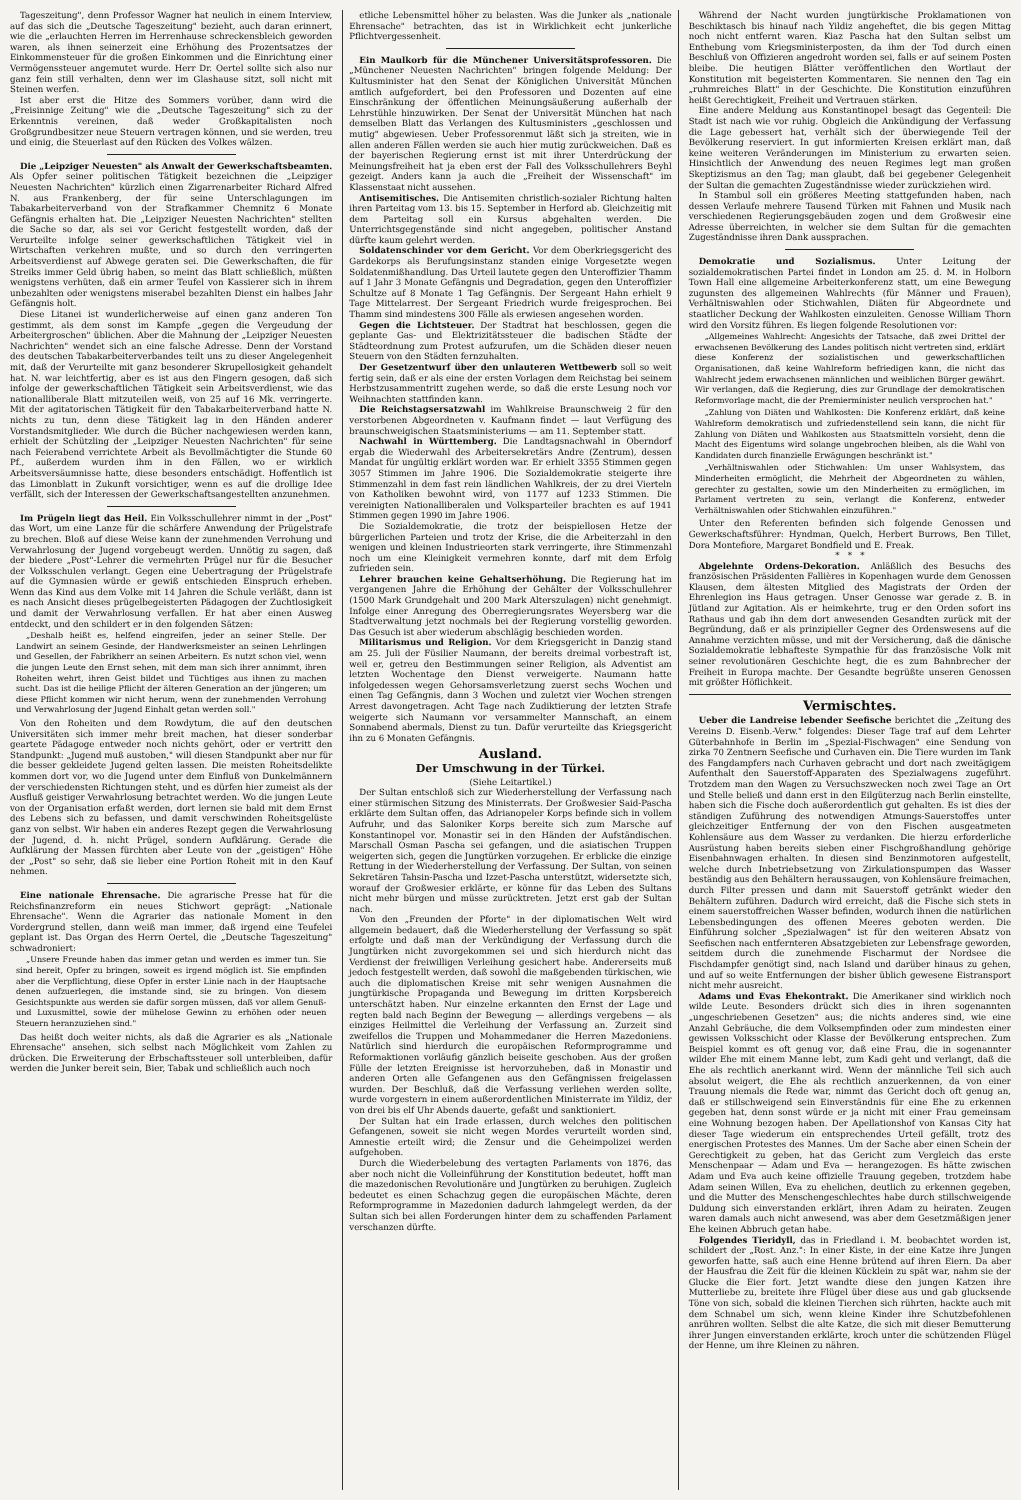Tageszeitung", denn Professor Wagner hat neulich in einem Interview, auf das sich die „Deutsche Tageszeitung" bezieht, auch daran erinnert, wie die „erlauchten Herren im Herrenhause schreckensbleich geworden waren, als ihnen seinerzeit eine Erhöhung des Prozentsatzes der Einkommensteuer für die großen Einkommen und die Einrichtung einer Vermögenssteuer angemutet wurde. Herr Dr. Oertel sollte sich also nur ganz fein still verhalten, denn wer im Glashause sitzt, soll nicht mit Steinen werfen.
Ist aber erst die Hitze des Sommers vorüber, dann wird die „Freisinnige Zeitung" wie die „Deutsche Tageszeitung" sich zu der Erkenntnis vereinen, daß weder Großkapitalisten noch Großgrundbesitzer neue Steuern vertragen können, und sie werden, treu und einig, die Steuerlast auf den Rücken des Volkes wälzen.
Die „Leipziger Neuesten" als Anwalt der Gewerkschaftsbeamten. Als Opfer seiner politischen Tätigkeit bezeichnen die „Leipziger Neuesten Nachrichten" kürzlich einen Zigarrenarbeiter Richard Alfred N. aus Frankenberg, der für seine Unterschlagungen im Tabakarbeiterverband von der Strafkammer Chemnitz 6 Monate Gefängnis erhalten hat. Die „Leipziger Neuesten Nachrichten" stellten die Sache so dar, als sei vor Gericht festgestellt worden, daß der Verurteilte infolge seiner gewerkschaftlichen Tätigkeit viel in Wirtschaften verkehren mußte, und so durch den verringerten Arbeitsverdienst auf Abwege geraten sei. Die Gewerkschaften, die für Streiks immer Geld übrig haben, so meint das Blatt schließlich, müßten wenigstens verhüten, daß ein armer Teufel von Kassierer sich in ihrem unbezahlten oder wenigstens miserabel bezahlten Dienst ein halbes Jahr Gefängnis holt.
Diese Litanei ist wunderlicherweise auf einen ganz anderen Ton gestimmt, als dem sonst im Kampfe „gegen die Vergeudung der Arbeitergroschen" üblichen. Aber die Mahnung der „Leipziger Neuesten Nachrichten" wendet sich an eine falsche Adresse. Denn der Vorstand des deutschen Tabakarbeiterverbandes teilt uns zu dieser Angelegenheit mit, daß der Verurteilte mit ganz besonderer Skrupellosigkeit gehandelt hat. N. war leichtfertig, aber es ist aus den Fingern gesogen, daß sich infolge der gewerkschaftlichen Tätigkeit sein Arbeitsverdienst, wie das nationalliberale Blatt mitzuteilen weiß, von 25 auf 16 Mk. verringerte. Mit der agitatorischen Tätigkeit für den Tabakarbeiterverband hatte N. nichts zu tun, denn diese Tätigkeit lag in den Händen anderer Vorstandsmitglieder. Wie durch die Bücher nachgewiesen werden kann, erhielt der Schützling der „Leipziger Neuesten Nachrichten" für seine nach Feierabend verrichtete Arbeit als Bevollmächtigter die Stunde 60 Pf., außerdem wurden ihm in den Fällen, wo er wirklich Arbeitsversäumnisse hatte, diese besonders entschädigt. Hoffentlich ist das Limonblatt in Zukunft vorsichtiger, wenn es auf die drollige Idee verfällt, sich der Interessen der Gewerkschaftsangestellten anzunehmen.
Im Prügeln liegt das Heil. Ein Volksschullehrer nimmt in der „Post" das Wort, um eine Lanze für die schärfere Anwendung der Prügelstrafe zu brechen. Bloß auf diese Weise kann der zunehmenden Verrohung und Verwahrlosung der Jugend vorgebeugt werden. Unnötig zu sagen, daß der biedere „Post"-Lehrer die vermehrten Prügel nur für die Besucher der Volksschulen verlangt. Gegen eine Uebertragung der Prügelstrafe auf die Gymnasien würde er gewiß entschieden Einspruch erheben. Wenn das Kind aus dem Volke mit 14 Jahren die Schule verläßt, dann ist es nach Ansicht dieses prügelbegeisterten Pädagogen der Zuchtlosigkeit und damit der Verwahrlosung verfallen. Er hat aber einen Ausweg entdeckt, und den schildert er in den folgenden Sätzen:
„Deshalb heißt es, helfend eingreifen, jeder an seiner Stelle. Der Landwirt an seinem Gesinde, der Handwerksmeister an seinen Lehrlingen und Gesellen, der Fabrikherr an seinen Arbeitern. Es nutzt schon viel, wenn die jungen Leute den Ernst sehen, mit dem man sich ihrer annimmt, ihren Roheiten wehrt, ihren Geist bildet und Tüchtiges aus ihnen zu machen sucht. Das ist die heilige Pflicht der älteren Generation an der jüngeren; um diese Pflicht kommen wir nicht herum, wenn der zunehmenden Verrohung und Verwahrlosung der Jugend Einhalt getan werden soll."
Von den Roheiten und dem Rowdytum, die auf den deutschen Universitäten sich immer mehr breit machen, hat dieser sonderbar geartete Pädagoge entweder noch nichts gehört, oder er vertritt den Standpunkt: „Jugend muß austoben," will diesen Standpunkt aber nur für die besser gekleidete Jugend gelten lassen. Die meisten Roheitsdelikte kommen dort vor, wo die Jugend unter dem Einfluß von Dunkelmännern der verschiedensten Richtungen steht, und es dürfen hier zumeist als der Ausfluß geistiger Verwahrlosung betrachtet werden. Wo die jungen Leute von der Organisation erfaßt werden, dort lernen sie bald mit dem Ernst des Lebens sich zu befassen, und damit verschwinden Roheitsgelüste ganz von selbst. Wir haben ein anderes Rezept gegen die Verwahrlosung der Jugend, d. h. nicht Prügel, sondern Aufklärung. Gerade die Aufklärung der Massen fürchten aber Leute von der „geistigen" Höhe der „Post" so sehr, daß sie lieber eine Portion Roheit mit in den Kauf nehmen.
Eine nationale Ehrensache. Die agrarische Presse hat für die Reichsfinanzreform ein neues Stichwort geprägt: „Nationale Ehrensache". Wenn die Agrarier das nationale Moment in den Vordergrund stellen, dann weiß man immer, daß irgend eine Teufelei geplant ist. Das Organ des Herrn Oertel, die „Deutsche Tageszeitung" schwadroniert:
„Unsere Freunde haben das immer getan und werden es immer tun. Sie sind bereit, Opfer zu bringen, soweit es irgend möglich ist. Sie empfinden aber die Verpflichtung, diese Opfer in erster Linie nach in der Hauptsache denen aufzuerlegen, die imstande sind, sie zu bringen. Von diesem Gesichtspunkte aus werden sie dafür sorgen müssen, daß vor allem Genuß- und Luxusmittel, sowie der mühelose Gewinn zu erhöhen oder neuen Steuern heranzuziehen sind."
Das heißt doch weiter nichts, als daß die Agrarier es als „Nationale Ehrensache" ansehen, sich selbst nach Möglichkeit vom Zahlen zu drücken. Die Erweiterung der Erbschaftssteuer soll unterbleiben, dafür werden die Junker bereit sein, Bier, Tabak und schließlich auch noch
etliche Lebensmittel höher zu belasten. Was die Junker als „nationale Ehrensache" betrachten, das ist in Wirklichkeit echt junkerliche Pflichtvergessenheit.
Ein Maulkorb für die Münchener Universitätsprofessoren. Die „Münchener Neuesten Nachrichten" bringen folgende Meldung: Der Kultusminister hat den Senat der Königlichen Universität München amtlich aufgefordert, bei den Professoren und Dozenten auf eine Einschränkung der öffentlichen Meinungsäußerung außerhalb der Lehrstühle hinzuwirken. Der Senat der Universität München hat nach demselben Blatt das Verlangen des Kultusministers „geschlossen und mutig" abgewiesen. Ueber Professorenmut läßt sich ja streiten, wie in allen anderen Fällen werden sie auch hier mutig zurückweichen. Daß es der bayerischen Regierung ernst ist mit ihrer Unterdrückung der Meinungsfreiheit hat ja eben erst der Fall des Volksschullehrers Beyhl gezeigt. Anders kann ja auch die „Freiheit der Wissenschaft" im Klassenstaat nicht aussehen.
Antisemitisches. Die Antisemiten christlich-sozialer Richtung halten ihren Parteitag vom 13. bis 15. September in Herford ab. Gleichzeitig mit dem Parteitag soll ein Kursus abgehalten werden. Die Unterrichtsgegenstände sind nicht angegeben, politischer Anstand dürfte kaum gelehrt werden.
Soldatenschinder vor dem Gericht. Vor dem Oberkriegsgericht des Gardekorps als Berufungsinstanz standen einige Vorgesetzte wegen Soldatenmißhandlung. Das Urteil lautete gegen den Unteroffizier Thamm auf 1 Jahr 3 Monate Gefängnis und Degradation, gegen den Unteroffizier Schultze auf 8 Monate 1 Tag Gefängnis. Der Sergeant Hahn erhielt 9 Tage Mittelarrest. Der Sergeant Friedrich wurde freigesprochen. Bei Thamm sind mindestens 300 Fälle als erwiesen angesehen worden.
Gegen die Lichtsteuer. Der Stadtrat hat beschlossen, gegen die geplante Gas- und Elektrizitätssteuer die badischen Städte der Städteordnung zum Protest aufzurufen, um die Schäden dieser neuen Steuern von den Städten fernzuhalten.
Der Gesetzentwurf über den unlauteren Wettbewerb soll so weit fertig sein, daß er als eine der ersten Vorlagen dem Reichstag bei seinem Herbstzusammentritt zugehen werde, so daß die erste Lesung noch vor Weihnachten stattfinden kann.
Die Reichstagsersatzwahl im Wahlkreise Braunschweig 2 für den verstorbenen Abgeordneten v. Kaufmann findet — laut Verfügung des braunschweigischen Staatsministeriums — am 11. September statt.
Nachwahl in Württemberg. Die Landtagsnachwahl in Oberndorf ergab die Wiederwahl des Arbeitersekretärs Andre (Zentrum), dessen Mandat für ungültig erklärt worden war. Er erhielt 3355 Stimmen gegen 3057 Stimmen im Jahre 1906. Die Sozialdemokratie steigerte ihre Stimmenzahl in dem fast rein ländlichen Wahlkreis, der zu drei Vierteln von Katholiken bewohnt wird, von 1177 auf 1233 Stimmen. Die vereinigten Nationalliberalen und Volksparteiler brachten es auf 1941 Stimmen gegen 1990 im Jahre 1906.
Die Sozialdemokratie, die trotz der beispiellosen Hetze der bürgerlichen Parteien und trotz der Krise, die die Arbeiterzahl in den wenigen und kleinen Industrieorten stark verringerte, ihre Stimmenzahl noch um eine Kleinigkeit vermehren konnte, darf mit dem Erfolg zufrieden sein.
Lehrer brauchen keine Gehaltserhöhung. Die Regierung hat im vergangenen Jahre die Erhöhung der Gehälter der Volksschullehrer (1500 Mark Grundgehalt und 200 Mark Alterszulagen) nicht genehmigt. Infolge einer Anregung des Oberregierungsrates Weyersberg war die Stadtverwaltung jetzt nochmals bei der Regierung vorstellig geworden. Das Gesuch ist aber wiederum abschlägig beschieden worden.
Militarismus und Religion. Vor dem Kriegsgericht in Danzig stand am 25. Juli der Füsilier Naumann, der bereits dreimal vorbestraft ist, weil er, getreu den Bestimmungen seiner Religion, als Adventist am letzten Wochentage den Dienst verweigerte. Naumann hatte infolgedessen wegen Gehorsamsverletzung zuerst sechs Wochen und einen Tag Gefängnis, dann 3 Wochen und zuletzt vier Wochen strengen Arrest davongetragen. Acht Tage nach Zudiktierung der letzten Strafe weigerte sich Naumann vor versammelter Mannschaft, an einem Sonnabend abermals, Dienst zu tun. Dafür verurteilte das Kriegsgericht ihn zu 6 Monaten Gefängnis.
Ausland.
Der Umschwung in der Türkei.
(Siehe Leitartikel.)
Der Sultan entschloß sich zur Wiederherstellung der Verfassung nach einer stürmischen Sitzung des Ministerrats. Der Großwesier Said-Pascha erklärte dem Sultan offen, das Adrianopeler Korps befinde sich in vollem Aufruhr, und das Saloniker Korps bereite sich zum Marsche auf Konstantinopel vor. Monastir sei in den Händen der Aufständischen. Marschall Osman Pascha sei gefangen, und die asiatischen Truppen weigerten sich, gegen die Jungtürken vorzugehen. Er erblicke die einzige Rettung in der Wiederherstellung der Verfassung. Der Sultan, von seinen Sekretären Tahsin-Pascha und Izzet-Pascha unterstützt, widersetzte sich, worauf der Großwesier erklärte, er könne für das Leben des Sultans nicht mehr bürgen und müsse zurücktreten. Jetzt erst gab der Sultan nach.
Von den „Freunden der Pforte" in der diplomatischen Welt wird allgemein bedauert, daß die Wiederherstellung der Verfassung so spät erfolgte und daß man der Verkündigung der Verfassung durch die Jungtürken nicht zuvorgekommen sei und sich hierdurch nicht das Verdienst der freiwilligen Verleihung gesichert habe. Andererseits muß jedoch festgestellt werden, daß sowohl die maßgebenden türkischen, wie auch die diplomatischen Kreise mit sehr wenigen Ausnahmen die jungtürkische Propaganda und Bewegung im dritten Korpsbereich unterschätzt haben. Nur einzelne erkannten den Ernst der Lage und regten bald nach Beginn der Bewegung — allerdings vergebens — als einziges Heilmittel die Verleihung der Verfassung an. Zurzeit sind zweifellos die Truppen und Mohammedaner die Herren Mazedoniens. Natürlich sind hierdurch die europäischen Reformprogramme und Reformaktionen vorläufig gänzlich beiseite geschoben. Aus der großen Fülle der letzten Ereignisse ist hervorzuheben, daß in Monastir und anderen Orten alle Gefangenen aus den Gefängnissen freigelassen wurden. Der Beschluß, daß die Verfassung verliehen werden sollte, wurde vorgestern in einem außerordentlichen Ministerrate im Yildiz, der von drei bis elf Uhr Abends dauerte, gefaßt und sanktioniert.
Der Sultan hat ein Irade erlassen, durch welches den politischen Gefangenen, soweit sie nicht wegen Mordes verurteilt worden sind, Amnestie erteilt wird; die Zensur und die Geheimpolizei werden aufgehoben.
Durch die Wiederbelebung des vertagten Parlaments von 1876, das aber noch nicht die Volleinführung der Konstitution bedeutet, hofft man die mazedonischen Revolutionäre und Jungtürken zu beruhigen. Zugleich bedeutet es einen Schachzug gegen die europäischen Mächte, deren Reformprogramme in Mazedonien dadurch lahmgelegt werden, da der Sultan sich bei allen Forderungen hinter dem zu schaffenden Parlament verschanzen dürfte.
Während der Nacht wurden jungtürkische Proklamationen von Beschiktasch bis hinauf nach Yildiz angeheftet, die bis gegen Mittag noch nicht entfernt waren. Kiaz Pascha hat den Sultan selbst um Enthebung vom Kriegsministerposten, da ihm der Tod durch einen Beschluß von Offizieren angedroht worden sei, falls er auf seinem Posten bleibe. Die heutigen Blätter veröffentlichen den Wortlaut der Konstitution mit begeisterten Kommentaren. Sie nennen den Tag ein „ruhmreiches Blatt" in der Geschichte. Die Konstitution einzuführen heißt Gerechtigkeit, Freiheit und Vertrauen stärken.
Eine andere Meldung aus Konstantinopel besagt das Gegenteil: Die Stadt ist nach wie vor ruhig. Obgleich die Ankündigung der Verfassung die Lage gebessert hat, verhält sich der überwiegende Teil der Bevölkerung reserviert. In gut informierten Kreisen erklärt man, daß keine weiteren Veränderungen im Ministerium zu erwarten seien. Hinsichtlich der Anwendung des neuen Regimes legt man großen Skeptizismus an den Tag; man glaubt, daß bei gegebener Gelegenheit der Sultan die gemachten Zugeständnisse wieder zurückziehen wird.
In Stambul soll ein größeres Meeting stattgefunden haben, nach dessen Verlaufe mehrere Tausend Türken mit Fahnen und Musik nach verschiedenen Regierungsgebäuden zogen und dem Großwesir eine Adresse überreichten, in welcher sie dem Sultan für die gemachten Zugeständnisse ihren Dank aussprachen.
Demokratie und Sozialismus. Unter Leitung der sozialdemokratischen Partei findet in London am 25. d. M. in Holborn Town Hall eine allgemeine Arbeiterkonferenz statt, um eine Bewegung zugunsten des allgemeinen Wahlrechts (für Männer und Frauen), Verhältniswahlen oder Stichwahlen, Diäten für Abgeordnete und staatlicher Deckung der Wahlkosten einzuleiten. Genosse William Thorn wird den Vorsitz führen. Es liegen folgende Resolutionen vor:
„Allgemeines Wahlrecht: Angesichts der Tatsache, daß zwei Drittel der erwachsenen Bevölkerung des Landes politisch nicht vertreten sind, erklärt diese Konferenz der sozialistischen und gewerkschaftlichen Organisationen, daß keine Wahlreform befriedigen kann, die nicht das Wahlrecht jedem erwachsenen männlichen und weiblichen Bürger gewährt. Wir verlangen, daß die Regierung, dies zur Grundlage der demokratischen Reformvorlage macht, die der Premierminister neulich versprochen hat."
„Zahlung von Diäten und Wahlkosten: Die Konferenz erklärt, daß keine Wahlreform demokratisch und zufriedenstellend sein kann, die nicht für Zahlung von Diäten und Wahlkosten aus Staatsmitteln vorsieht, denn die Macht des Eigentums wird solange ungebrochen bleiben, als die Wahl von Kandidaten durch finanzielle Erwägungen beschränkt ist."
„Verhältniswahlen oder Stichwahlen: Um unser Wahlsystem, das Minderheiten ermöglicht, die Mehrheit der Abgeordneten zu wählen, gerechter zu gestalten, sowie um den Minderheiten zu ermöglichen, im Parlament vertreten zu sein, verlangt die Konferenz, entweder Verhältniswahlen oder Stichwahlen einzuführen."
Unter den Referenten befinden sich folgende Genossen und Gewerkschaftsführer: Hyndman, Quelch, Herbert Burrows, Ben Tillet, Dora Montefiore, Margaret Bondfield und E. Freak.
* * *
Abgelehnte Ordens-Dekoration. Anläßlich des Besuchs des französischen Präsidenten Fallières in Kopenhagen wurde dem Genossen Klausen, dem ältesten Mitglied des Magistrats der Orden der Ehrenlegion ins Haus getragen. Unser Genosse war gerade z. B. in Jütland zur Agitation. Als er heimkehrte, trug er den Orden sofort ins Rathaus und gab ihn dem dort anwesenden Gesandten zurück mit der Begründung, daß er als prinzipieller Gegner des Ordenswesens auf die Annahme verzichten müsse, und mit der Versicherung, daß die dänische Sozialdemokratie lebhafteste Sympathie für das französische Volk mit seiner revolutionären Geschichte hegt, die es zum Bahnbrecher der Freiheit in Europa machte. Der Gesandte begrüßte unseren Genossen mit größter Höflichkeit.
Vermischtes.
Ueber die Landreise lebender Seefische berichtet die „Zeitung des Vereins D. Eisenb.-Verw." folgendes: Dieser Tage traf auf dem Lehrter Güterbahnhofe in Berlin im „Spezial-Fischwagen" eine Sendung von zirka 70 Zentnern Seefische und Curhaven ein. Die Tiere wurden im Tank des Fangdampfers nach Curhaven gebracht und dort nach zweitägigem Aufenthalt den Sauerstoff-Apparaten des Spezialwagens zugeführt. Trotzdem man den Wagen zu Versuchszwecken noch zwei Tage an Ort und Stelle beließ und dann erst in den Eilgüterzug nach Berlin einstellte, haben sich die Fische doch außerordentlich gut gehalten. Es ist dies der ständigen Zuführung des notwendigen Atmungs-Sauerstoffes unter gleichzeitiger Entfernung der von den Fischen ausgeatmeten Kohlensäure aus dem Wasser zu verdanken. Die hierzu erforderliche Ausrüstung haben bereits sieben einer Fischgroßhandlung gehörige Eisenbahnwagen erhalten. In diesen sind Benzinmotoren aufgestellt, welche durch Inbetriebsetzung von Zirkulationspumpen das Wasser beständig aus den Behältern heraussaugen, von Kohlensäure freimachen, durch Filter pressen und dann mit Sauerstoff getränkt wieder den Behältern zuführen. Dadurch wird erreicht, daß die Fische sich stets in einem sauerstoffreichen Wasser befinden, wodurch ihnen die natürlichen Lebensbedingungen des offenen Meeres geboten werden. Die Einführung solcher „Spezialwagen" ist für den weiteren Absatz von Seefischen nach entfernteren Absatzgebieten zur Lebensfrage geworden, seitdem durch die zunehmende Fischarmut der Nordsee die Fischdampfer genötigt sind, nach Island und darüber hinaus zu gehen, und auf so weite Entfernungen der bisher üblich gewesene Eistransport nicht mehr ausreicht.
Adams und Evas Ehekontrakt. Die Amerikaner sind wirklich noch wilde Leute. Besonders drückt sich dies in ihren sogenannten „ungeschriebenen Gesetzen" aus; die nichts anderes sind, wie eine Anzahl Gebräuche, die dem Volksempfinden oder zum mindesten einer gewissen Volksschicht oder Klasse der Bevölkerung entsprechen. Zum Beispiel kommt es oft genug vor, daß eine Frau, die in sogenannter wilder Ehe mit einem Manne lebt, zum Kadi geht und verlangt, daß die Ehe als rechtlich anerkannt wird. Wenn der männliche Teil sich auch absolut weigert, die Ehe als rechtlich anzuerkennen, da von einer Trauung niemals die Rede war, nimmt das Gericht doch oft genug an, daß er stillschweigend sein Einverständnis für eine Ehe zu erkennen gegeben hat, denn sonst würde er ja nicht mit einer Frau gemeinsam eine Wohnung bezogen haben. Der Apellationshof von Kansas City hat dieser Tage wiederum ein entsprechendes Urteil gefällt, trotz des energischen Protestes des Mannes. Um der Sache aber einen Schein der Gerechtigkeit zu geben, hat das Gericht zum Vergleich das erste Menschenpaar — Adam und Eva — herangezogen. Es hätte zwischen Adam und Eva auch keine offizielle Trauung gegeben, trotzdem habe Adam seinen Willen, Eva zu ehelichen, deutlich zu erkennen gegeben, und die Mutter des Menschengeschlechtes habe durch stillschweigende Duldung sich einverstanden erklärt, ihren Adam zu heiraten. Zeugen waren damals auch nicht anwesend, was aber dem Gesetzmäßigen jener Ehe keinen Abbruch getan habe.
Folgendes Tieridyll, das in Friedland i. M. beobachtet worden ist, schildert der „Rost. Anz.": In einer Kiste, in der eine Katze ihre Jungen geworfen hatte, saß auch eine Henne brütend auf ihren Eiern. Da aber der Hausfrau die Zeit für die kleinen Kücklein zu spät war, nahm sie der Glucke die Eier fort. Jetzt wandte diese den jungen Katzen ihre Mutterliebe zu, breitete ihre Flügel über diese aus und gab glucksende Töne von sich, sobald die kleinen Tierchen sich rührten, hackte auch mit dem Schnabel um sich, wenn kleine Kinder ihre Schutzbefohlenen anrühren wollten. Selbst die alte Katze, die sich mit dieser Bemutterung ihrer Jungen einverstanden erklärte, kroch unter die schützenden Flügel der Henne, um ihre Kleinen zu nähren.